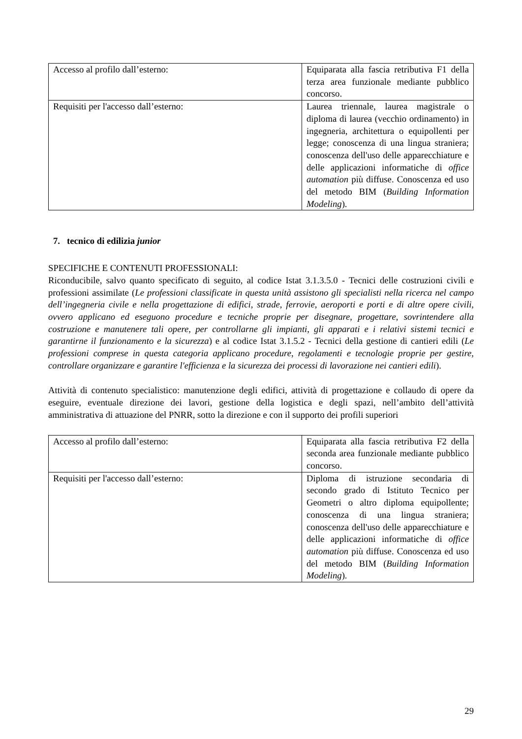| Accesso al profilo dall’esterno: | Equiparata alla fascia retributiva F1 della terza area funzionale mediante pubblico concorso. |
| Requisiti per l'accesso dall’esterno: | Laurea triennale, laurea magistrale o diploma di laurea (vecchio ordinamento) in ingegneria, architettura o equipollenti per legge; conoscenza di una lingua straniera; conoscenza dell'uso delle apparecchiature e delle applicazioni informatiche di office automation più diffuse. Conoscenza ed uso del metodo BIM ( Building Information Modeling ). |
7. tecnico di edilizia junior
SPECIFICHE E CONTENUTI PROFESSIONALI:
Riconducibile, salvo quanto specificato di seguito, al codice Istat 3.1.3.5.0 - Tecnici delle costruzioni civili e professioni assimilate (Le professioni classificate in questa unità assistono gli specialisti nella ricerca nel campo dell’ingegneria civile e nella progettazione di edifici, strade, ferrovie, aeroporti e porti e di altre opere civili, ovvero applicano ed eseguono procedure e tecniche proprie per disegnare, progettare, sovrintendere alla costruzione e manutenere tali opere, per controllarne gli impianti, gli apparati e i relativi sistemi tecnici e garantirne il funzionamento e la sicurezza) e al codice Istat 3.1.5.2 - Tecnici della gestione di cantieri edili (Le professioni comprese in questa categoria applicano procedure, regolamenti e tecnologie proprie per gestire, controllare organizzare e garantire l'efficienza e la sicurezza dei processi di lavorazione nei cantieri edili).
Attività di contenuto specialistico: manutenzione degli edifici, attività di progettazione e collaudo di opere da eseguire, eventuale direzione dei lavori, gestione della logistica e degli spazi, nell’ambito dell’attività amministrativa di attuazione del PNRR, sotto la direzione e con il supporto dei profili superiori
| Accesso al profilo dall’esterno: | Equiparata alla fascia retributiva F2 della seconda area funzionale mediante pubblico concorso. |
| Requisiti per l'accesso dall’esterno: | Diploma di istruzione secondaria di secondo grado di Istituto Tecnico per Geometri o altro diploma equipollente; conoscenza di una lingua straniera; conoscenza dell'uso delle apparecchiature e delle applicazioni informatiche di office automation più diffuse. Conoscenza ed uso del metodo BIM ( Building Information Modeling ). |
29